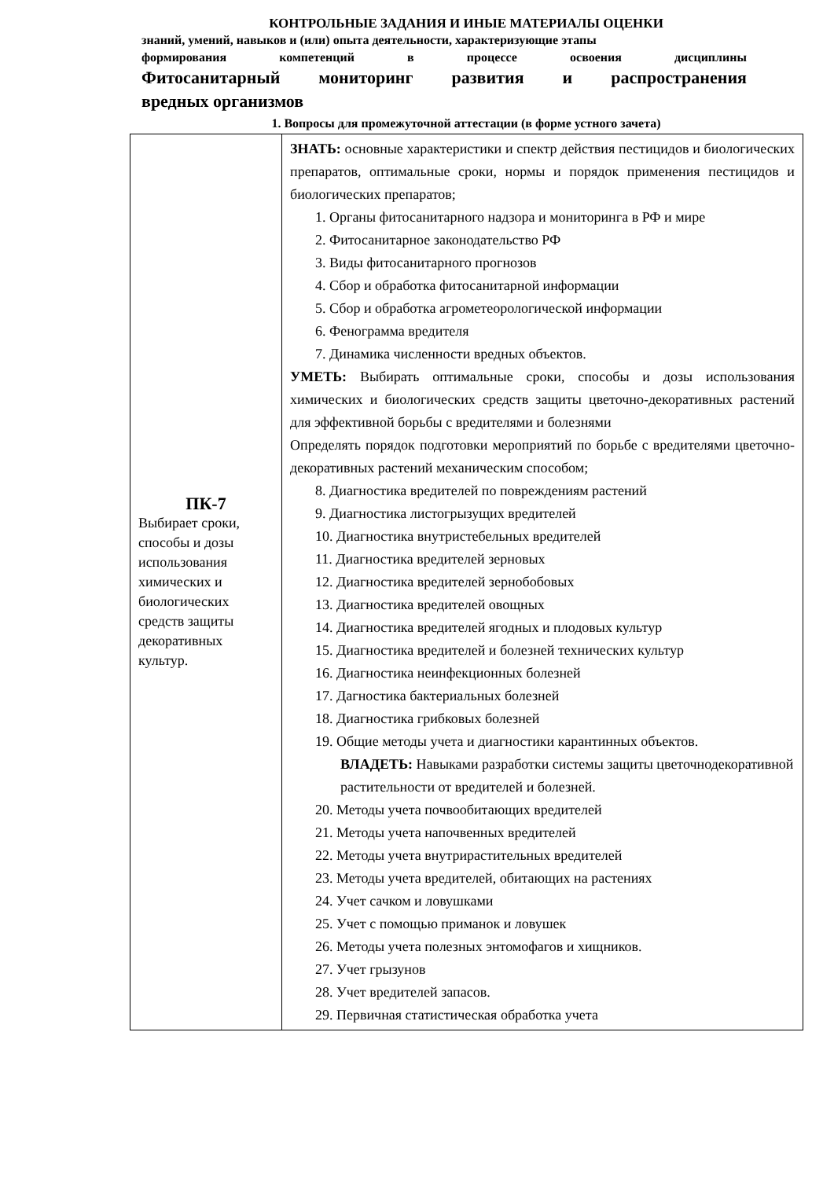КОНТРОЛЬНЫЕ ЗАДАНИЯ И ИНЫЕ МАТЕРИАЛЫ ОЦЕНКИ
знаний, умений, навыков и (или) опыта деятельности, характеризующие этапы
формирования компетенций в процессе освоения дисциплины
Фитосанитарный мониторинг развития и распространения
вредных организмов
1. Вопросы для промежуточной аттестации (в форме устного зачета)
| ПК-7 Выбирает сроки, способы и дозы использования химических и биологических средств защиты декоративных культур. | ЗНАТЬ: основные характеристики и спектр действия пестицидов и биологических препаратов, оптимальные сроки, нормы и порядок применения пестицидов и биологических препаратов; 1. Органы фитосанитарного надзора и мониторинга в РФ и мире 2. Фитосанитарное законодательство РФ 3. Виды фитосанитарного прогнозов 4. Сбор и обработка фитосанитарной информации 5. Сбор и обработка агрометеорологической информации 6. Фенограмма вредителя 7. Динамика численности вредных объектов. УМЕТЬ: Выбирать оптимальные сроки, способы и дозы использования химических и биологических средств защиты цветочно-декоративных растений для эффективной борьбы с вредителями и болезнями Определять порядок подготовки мероприятий по борьбе с вредителями цветочно-декоративных растений механическим способом; 8. Диагностика вредителей по повреждениям растений 9. Диагностика листогрызущих вредителей 10. Диагностика внутристебельных вредителей 11. Диагностика вредителей зерновых 12. Диагностика вредителей зернобобовых 13. Диагностика вредителей овощных 14. Диагностика вредителей ягодных и плодовых культур 15. Диагностика вредителей и болезней технических культур 16. Диагностика неинфекционных болезней 17. Дагностика бактериальных болезней 18. Диагностика грибковых болезней 19. Общие методы учета и диагностики карантинных объектов. ВЛАДЕТЬ: Навыками разработки системы защиты цветочнодекоративной растительности от вредителей и болезней. 20. Методы учета почвообитающих вредителей 21. Методы учета напочвенных вредителей 22. Методы учета внутрирастительных вредителей 23. Методы учета вредителей, обитающих на растениях 24. Учет сачком и ловушками 25. Учет с помощью приманок и ловушек 26. Методы учета полезных энтомофагов и хищников. 27. Учет грызунов 28. Учет вредителей запасов. 29. Первичная статистическая обработка учета |